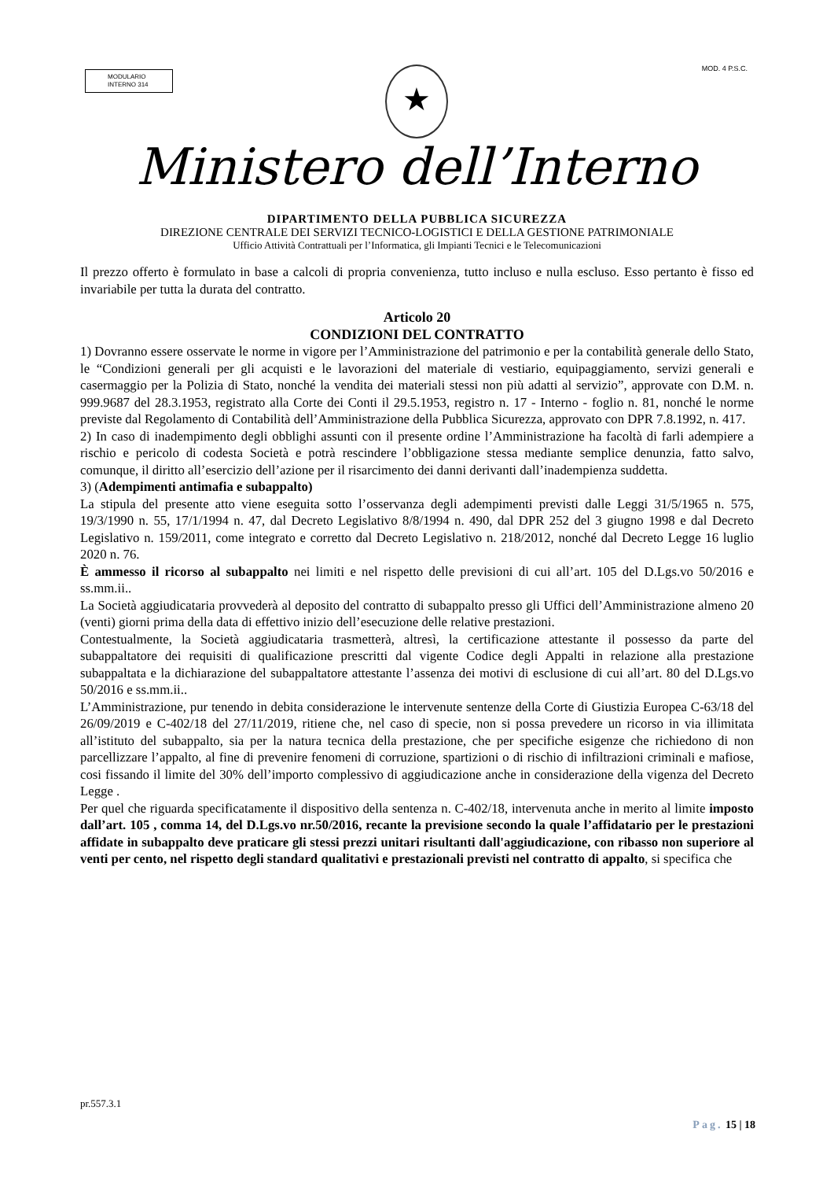MODULARIO
INTERNO 314
★ MOD. 4 P.S.C.
Ministero dell’Interno
DIPARTIMENTO DELLA PUBBLICA SICUREZZA
DIREZIONE CENTRALE DEI SERVIZI TECNICO-LOGISTICI E DELLA GESTIONE PATRIMONIALE
Ufficio Attività Contrattuali per l’Informatica, gli Impianti Tecnici e le Telecomunicazioni
Il prezzo offerto è formulato in base a calcoli di propria convenienza, tutto incluso e nulla escluso. Esso pertanto è fisso ed invariabile per tutta la durata del contratto.
Articolo 20
CONDIZIONI DEL CONTRATTO
1) Dovranno essere osservate le norme in vigore per l’Amministrazione del patrimonio e per la contabilità generale dello Stato, le “Condizioni generali per gli acquisti e le lavorazioni del materiale di vestiario, equipaggiamento, servizi generali e casermaggio per la Polizia di Stato, nonché la vendita dei materiali stessi non più adatti al servizio”, approvate con D.M. n. 999.9687 del 28.3.1953, registrato alla Corte dei Conti il 29.5.1953, registro n. 17 - Interno - foglio n. 81, nonché le norme previste dal Regolamento di Contabilità dell’Amministrazione della Pubblica Sicurezza, approvato con DPR 7.8.1992, n. 417.
2) In caso di inadempimento degli obblighi assunti con il presente ordine l’Amministrazione ha facoltà di farli adempiere a rischio e pericolo di codesta Società e potrà rescindere l’obbligazione stessa mediante semplice denunzia, fatto salvo, comunque, il diritto all’esercizio dell’azione per il risarcimento dei danni derivanti dall’inadempienza suddetta.
3) (Adempimenti antimafia e subappalto)
La stipula del presente atto viene eseguita sotto l’osservanza degli adempimenti previsti dalle Leggi 31/5/1965 n. 575, 19/3/1990 n. 55, 17/1/1994 n. 47, dal Decreto Legislativo 8/8/1994 n. 490, dal DPR 252 del 3 giugno 1998 e dal Decreto Legislativo n. 159/2011, come integrato e corretto dal Decreto Legislativo n. 218/2012, nonché dal Decreto Legge 16 luglio 2020 n. 76.
È ammesso il ricorso al subappalto nei limiti e nel rispetto delle previsioni di cui all’art. 105 del D.Lgs.vo 50/2016 e ss.mm.ii..
La Società aggiudicataria provvederà al deposito del contratto di subappalto presso gli Uffici dell’Amministrazione almeno 20 (venti) giorni prima della data di effettivo inizio dell’esecuzione delle relative prestazioni.
Contestualmente, la Società aggiudicataria trasmetterà, altresì, la certificazione attestante il possesso da parte del subappaltatore dei requisiti di qualificazione prescritti dal vigente Codice degli Appalti in relazione alla prestazione subappaltata e la dichiarazione del subappaltatore attestante l’assenza dei motivi di esclusione di cui all’art. 80 del D.Lgs.vo 50/2016 e ss.mm.ii..
L’Amministrazione, pur tenendo in debita considerazione le intervenute sentenze della Corte di Giustizia Europea C-63/18 del 26/09/2019 e C-402/18 del 27/11/2019, ritiene che, nel caso di specie, non si possa prevedere un ricorso in via illimitata all’istituto del subappalto, sia per la natura tecnica della prestazione, che per specifiche esigenze che richiedono di non parcellizzare l’appalto, al fine di prevenire fenomeni di corruzione, spartizioni o di rischio di infiltrazioni criminali e mafiose, cosi fissando il limite del 30% dell’importo complessivo di aggiudicazione anche in considerazione della vigenza del Decreto Legge .
Per quel che riguarda specificatamente il dispositivo della sentenza n. C-402/18, intervenuta anche in merito al limite imposto dall’art. 105 , comma 14, del D.Lgs.vo nr.50/2016, recante la previsione secondo la quale l’affidatario per le prestazioni affidate in subappalto deve praticare gli stessi prezzi unitari risultanti dall'aggiudicazione, con ribasso non superiore al venti per cento, nel rispetto degli standard qualitativi e prestazionali previsti nel contratto di appalto, si specifica che
pr.557.3.1
Pag. 15 | 18